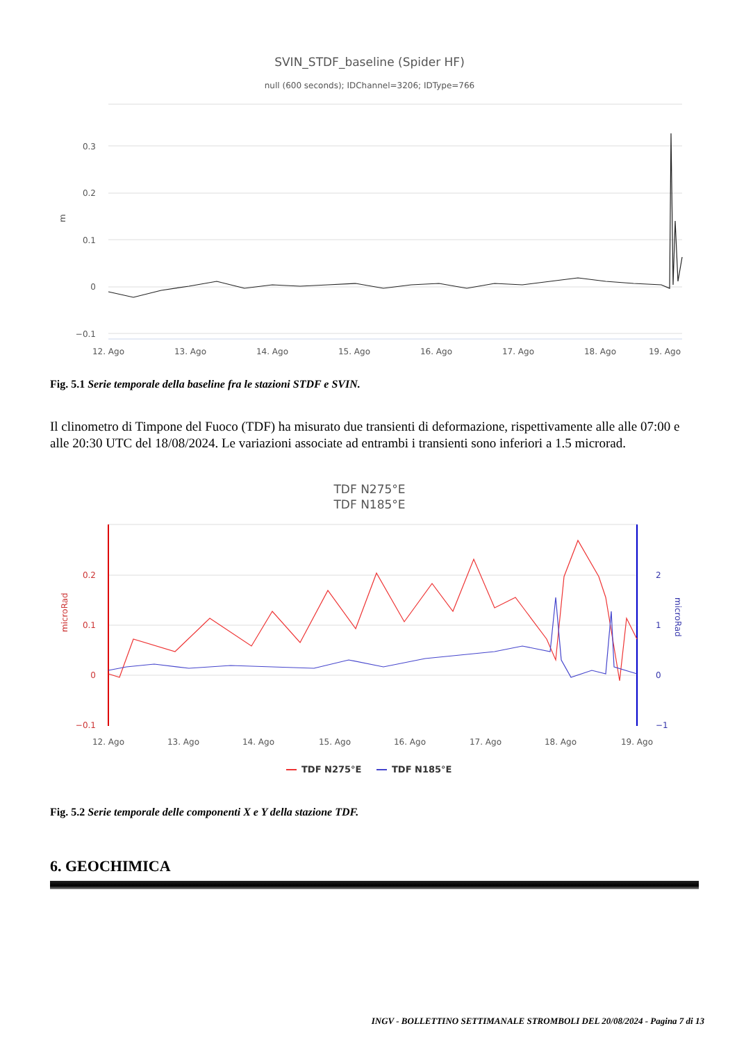SVIN_STDF_baseline (Spider HF)
null (600 seconds); IDChannel=3206; IDType=766
0.3
0.2
0.1
0
−0.1
m
12. Ago
13. Ago
14. Ago
15. Ago
16. Ago
17. Ago
18. Ago
19. Ago
Fig. 5.1 Serie temporale della baseline fra le stazioni STDF e SVIN.
Il clinometro di Timpone del Fuoco (TDF) ha misurato due transienti di deformazione, rispettivamente alle alle 07:00 e alle 20:30 UTC del 18/08/2024. Le variazioni associate ad entrambi i transienti sono inferiori a 1.5 microrad.
TDF N275°E
TDF N185°E
0.2
0.1
0
−0.1
microRad
2
1
0
−1
microRad
12. Ago
13. Ago
14. Ago
15. Ago
16. Ago
17. Ago
18. Ago
19. Ago
TDF N275°E
TDF N185°E
Fig. 5.2 Serie temporale delle componenti X e Y della stazione TDF.
6. GEOCHIMICA
INGV - BOLLETTINO SETTIMANALE STROMBOLI DEL 20/08/2024 - Pagina 7 di 13